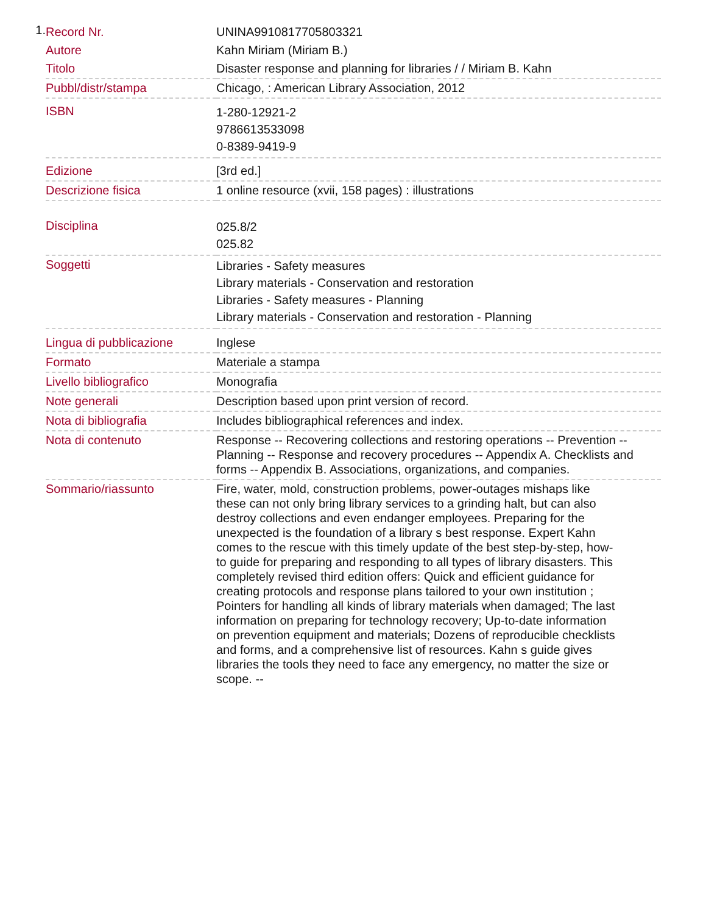1.
| Record Nr. | UNINA9910817705803321 |
| Autore | Kahn Miriam (Miriam B.) |
| Titolo | Disaster response and planning for libraries / / Miriam B. Kahn |
| Pubbl/distr/stampa | Chicago, : American Library Association, 2012 |
| ISBN | 1-280-12921-2 9786613533098 0-8389-9419-9 |
| Edizione | [3rd ed.] |
| Descrizione fisica | 1 online resource (xvii, 158 pages) : illustrations |
| Disciplina | 025.8/2 025.82 |
| Soggetti | Libraries - Safety measures Library materials - Conservation and restoration Libraries - Safety measures - Planning Library materials - Conservation and restoration - Planning |
| Lingua di pubblicazione | Inglese |
| Formato | Materiale a stampa |
| Livello bibliografico | Monografia |
| Note generali | Description based upon print version of record. |
| Nota di bibliografia | Includes bibliographical references and index. |
| Nota di contenuto | Response -- Recovering collections and restoring operations -- Prevention -- Planning -- Response and recovery procedures -- Appendix A. Checklists and forms -- Appendix B. Associations, organizations, and companies. |
| Sommario/riassunto | Fire, water, mold, construction problems, power-outages mishaps like these can not only bring library services to a grinding halt, but can also destroy collections and even endanger employees. Preparing for the unexpected is the foundation of a library s best response. Expert Kahn comes to the rescue with this timely update of the best step-by-step, how-to guide for preparing and responding to all types of library disasters. This completely revised third edition offers: Quick and efficient guidance for creating protocols and response plans tailored to your own institution ; Pointers for handling all kinds of library materials when damaged; The last information on preparing for technology recovery; Up-to-date information on prevention equipment and materials; Dozens of reproducible checklists and forms, and a comprehensive list of resources. Kahn s guide gives libraries the tools they need to face any emergency, no matter the size or scope. -- |